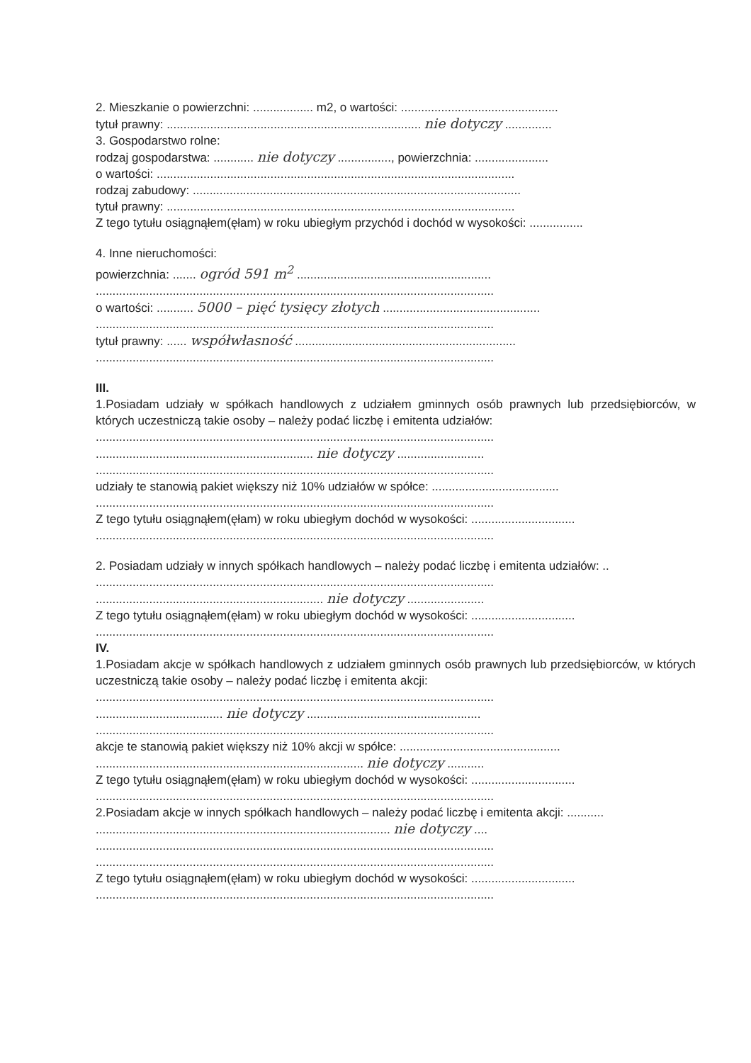2. Mieszkanie o powierzchni: .................. m2, o wartości: ...............................................
tytuł prawny: ............................................................................ nie dotyczy ..............
3. Gospodarstwo rolne:
rodzaj gospodarstwa: ............ nie dotyczy ................, powierzchnia: ......................
o wartości: ...........................................................................................................
rodzaj zabudowy: ..................................................................................................
tytuł prawny: ........................................................................................................
Z tego tytułu osiągnąłem(ęłam) w roku ubiegłym przychód i dochód w wysokości: ................
4. Inne nieruchomości:
powierzchnia: ....... ogród 591 m<sup>2</sup> ..........................................................
.......................................................................................................................
o wartości: ........... 5000 – pięć tysięcy złotych ...............................................
.......................................................................................................................
tytuł prawny: ...... współwłasność ..................................................................
.......................................................................................................................
III.
1.Posiadam udziały w spółkach handlowych z udziałem gminnych osób prawnych lub przedsiębiorców, w których uczestniczą takie osoby – należy podać liczbę i emitenta udziałów:
.......................................................................................................................
................................................................. nie dotyczy ..........................
.......................................................................................................................
udziały te stanowią pakiet większy niż 10% udziałów w spółce: ......................................
.......................................................................................................................
Z tego tytułu osiągnąłem(ęłam) w roku ubiegłym dochód w wysokości: ...............................
.......................................................................................................................
2. Posiadam udziały w innych spółkach handlowych – należy podać liczbę i emitenta udziałów: ..
.......................................................................................................................
.................................................................... nie dotyczy .......................
Z tego tytułu osiągnąłem(ęłam) w roku ubiegłym dochód w wysokości: ...............................
.......................................................................................................................
IV.
1.Posiadam akcje w spółkach handlowych z udziałem gminnych osób prawnych lub przedsiębiorców, w których uczestniczą takie osoby – należy podać liczbę i emitenta akcji:
.......................................................................................................................
...................................... nie dotyczy ....................................................
.......................................................................................................................
akcje te stanowią pakiet większy niż 10% akcji w spółce: ................................................
................................................................................ nie dotyczy ...........
Z tego tytułu osiągnąłem(ęłam) w roku ubiegłym dochód w wysokości: ...............................
.......................................................................................................................
2.Posiadam akcje w innych spółkach handlowych – należy podać liczbę i emitenta akcji: ...........
........................................................................................ nie dotyczy ....
.......................................................................................................................
.......................................................................................................................
Z tego tytułu osiągnąłem(ęłam) w roku ubiegłym dochód w wysokości: ...............................
.......................................................................................................................